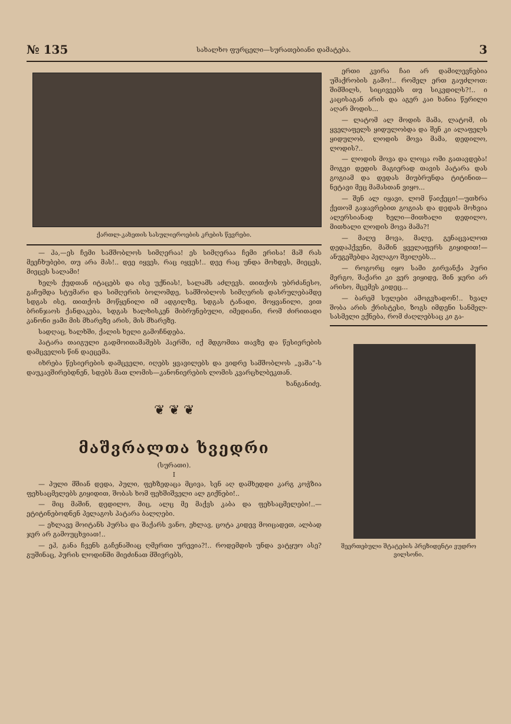№ 135 სახალხო ფურცელი—სურათებიანი დამატება. 3
ქართლ-კახეთის სასულიეროების კრების წევრები.
— ჰა,—ეს ჩემი სამშობლოს სიმღერაა! ეს სიმღერაა ჩემი ერისა! მაშ რას მეეჩხუბები, თუ არა მას!.. დეე იყვეს, რაც იყვეს!.. დეე რაც უნდა მოხდეს, მიეცეს, მიეცეს სალამი!
ხელს ქუდთან იტაცებს და ისე უქნიას!, სალამს აძლევს. თითქოს უბრძანესო, გაჩუმდა სტუმარი და სიმღერის ბოლომდე, სამშობლოს სიმღერის დასრულებამდე სდგას ისე, თითქოს მოწყენილი იმ ადგილზე, სდგას ტანადი, მოყვანილი, ვით ბრინჯაოს ქანდაკება, სდგას ხალხისკენ მიბრუნებული, იმედიანი, რომ ძირითადი კანონი ჟამი მის მხარეზე არის, მის მხარეზე.
სადღაც, ხალხში, ქალის ხელი გამოჩნდება.
პატარა თაიგული გადმოითამაშებს ჰაერში, იქ მდგომთა თავზე და წესიერების დამცველის წინ დაეცემა.
იხრება წესიერების დამცველი, იღებს ყვავილებს და ვიდრე სამშობლოს „ვაშა“-ს დაუკავშირებდნენ, სდებს მათ ლომის—კანონიერების ლომის კვარცხლბეკთან.
ხანგანიძე.
❦ ❦ ❦
მაშვრალთა ხვედრი
(სურათი).
I
— პული მშიან დედა, პული, ფეხზედაცა მცივა, სენ აღ დამხედდი კარგ კოჭზია ფეხსაცმელებს გიყიდით, შობას ხომ ფეხშიშველი ალ გიქნები!..
— მიც მაშინ, დედილო, მიც, ალც მე მაქვს კაბა და ფეხსაცმელები!..—ეტიტინებოდნენ პელაგოს პატარა ბალღები.
— ეხლავე მოიტანს პურსა და შაქარს ვანო, ეხლავ, ცოტა კიდევ მოიცადეთ, ალბად ჯერ არ გამოუცხვიათ!..
— ეჰ, განა ჩვენს გაჩენაშიაც ღმერთი ურევია?!.. როდემდის უნდა ვატყუო ასე? გუშინაც, პურის ლოდინში მიეძინათ მშივრებს,
ერთი კვირა ჩაი არ დამილევნებია უშაქრობის გამო!.. რომელ ერთ გაუძლოთ: შიმშილს, სიცივეებს თუ სიკვდილს?!.. ი კაცისაგან არის და აგერ კაი ხანია წერილი აღარ მოდის...
— ლატომ ალ მოდის მამა, ლატომ, ის ყველაფელს ყიდულობდა და შენ კი ალაფელს ყიდულობ, ლოდის მოვა მამა, დედილო, ლოდის?..
— ლოდის მოვა და ლოცა ომი გათავდება! მოგვი დედის მაგიერად თავის პატარა დას გოგიამ და დედას მიუბრუნდა ტიტინით—ნეტავი მეც მამასთან ვიყო...
— შენ ალ იყავი, ლომ წაიქეცი!—უთხრა ქეთომ გაჯავრებით გოგიას და დედას მოხვია ალერსიანად ხელი—მითხალი დედილო, მითხალი ლოდის მოვა მამა?!
— მალე მოვა, მალე, გენაცვალოთ დედაჰქვენი, მაშინ ყველაფერს გიყიდით!—ანუგეშებდა პელაგო შვილებს...
— როგორც იყო სამი გირვანქა პური მერგო, შაქარი კი ვერ ვიყიდე, შინ ჯერი არ არისო, მცემეს კიდეც...
— ბარემ სულები ამოგვხადონ!.. ხვალ შობა არის ქრისტესი, ზოგს იმდენი სანმელ-სასმელი ექნება, რომ ძაღლებსაც კი გა-
შეერთებული შტატების პრეზიდენტი ვუდრო ვილსონი.